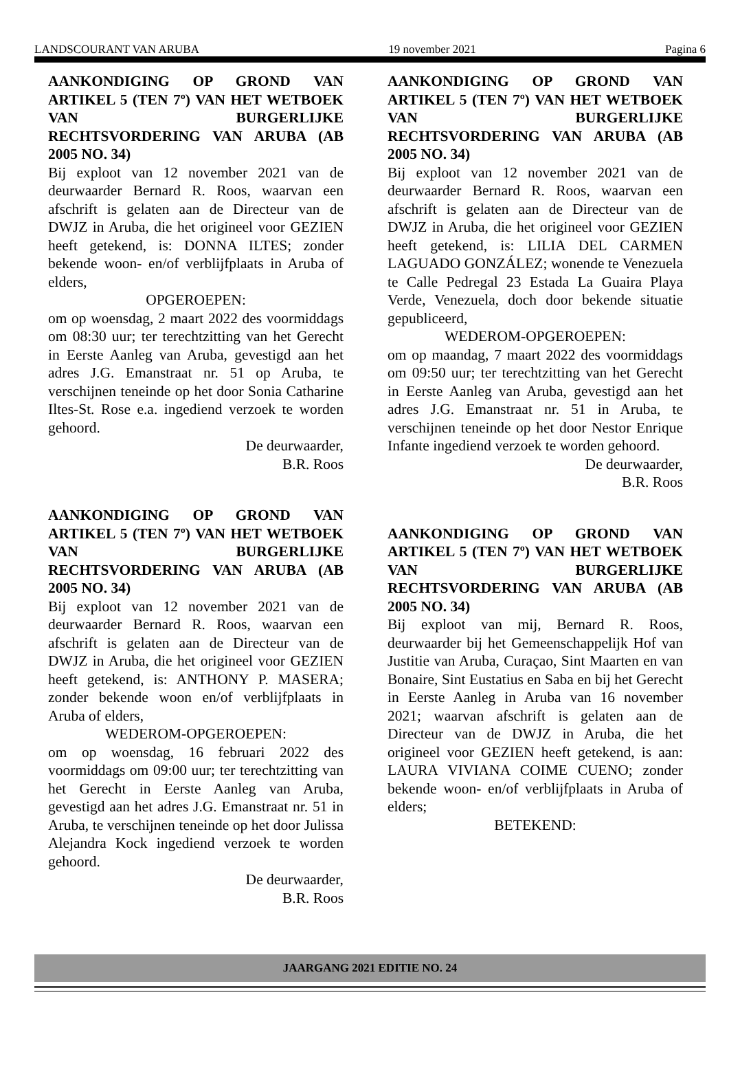LANDSCOURANT VAN ARUBA 19 november 2021 Pagina 6
AANKONDIGING OP GROND VAN ARTIKEL 5 (TEN 7º) VAN HET WETBOEK VAN BURGERLIJKE RECHTSVORDERING VAN ARUBA (AB 2005 NO. 34)
Bij exploot van 12 november 2021 van de deurwaarder Bernard R. Roos, waarvan een afschrift is gelaten aan de Directeur van de DWJZ in Aruba, die het origineel voor GEZIEN heeft getekend, is: DONNA ILTES; zonder bekende woon- en/of verblijfplaats in Aruba of elders,
OPGEROEPEN:
om op woensdag, 2 maart 2022 des voormiddags om 08:30 uur; ter terechtzitting van het Gerecht in Eerste Aanleg van Aruba, gevestigd aan het adres J.G. Emanstraat nr. 51 op Aruba, te verschijnen teneinde op het door Sonia Catharine Iltes-St. Rose e.a. ingediend verzoek te worden gehoord.
De deurwaarder,
B.R. Roos
AANKONDIGING OP GROND VAN ARTIKEL 5 (TEN 7º) VAN HET WETBOEK VAN BURGERLIJKE RECHTSVORDERING VAN ARUBA (AB 2005 NO. 34)
Bij exploot van 12 november 2021 van de deurwaarder Bernard R. Roos, waarvan een afschrift is gelaten aan de Directeur van de DWJZ in Aruba, die het origineel voor GEZIEN heeft getekend, is: ANTHONY P. MASERA; zonder bekende woon en/of verblijfplaats in Aruba of elders,
WEDEROM-OPGEROEPEN:
om op woensdag, 16 februari 2022 des voormiddags om 09:00 uur; ter terechtzitting van het Gerecht in Eerste Aanleg van Aruba, gevestigd aan het adres J.G. Emanstraat nr. 51 in Aruba, te verschijnen teneinde op het door Julissa Alejandra Kock ingediend verzoek te worden gehoord.
De deurwaarder,
B.R. Roos
AANKONDIGING OP GROND VAN ARTIKEL 5 (TEN 7º) VAN HET WETBOEK VAN BURGERLIJKE RECHTSVORDERING VAN ARUBA (AB 2005 NO. 34)
Bij exploot van 12 november 2021 van de deurwaarder Bernard R. Roos, waarvan een afschrift is gelaten aan de Directeur van de DWJZ in Aruba, die het origineel voor GEZIEN heeft getekend, is: LILIA DEL CARMEN LAGUADO GONZÁLEZ; wonende te Venezuela te Calle Pedregal 23 Estada La Guaira Playa Verde, Venezuela, doch door bekende situatie gepubliceerd,
WEDEROM-OPGEROEPEN:
om op maandag, 7 maart 2022 des voormiddags om 09:50 uur; ter terechtzitting van het Gerecht in Eerste Aanleg van Aruba, gevestigd aan het adres J.G. Emanstraat nr. 51 in Aruba, te verschijnen teneinde op het door Nestor Enrique Infante ingediend verzoek te worden gehoord.
De deurwaarder,
B.R. Roos
AANKONDIGING OP GROND VAN ARTIKEL 5 (TEN 7º) VAN HET WETBOEK VAN BURGERLIJKE RECHTSVORDERING VAN ARUBA (AB 2005 NO. 34)
Bij exploot van mij, Bernard R. Roos, deurwaarder bij het Gemeenschappelijk Hof van Justitie van Aruba, Curaçao, Sint Maarten en van Bonaire, Sint Eustatius en Saba en bij het Gerecht in Eerste Aanleg in Aruba van 16 november 2021; waarvan afschrift is gelaten aan de Directeur van de DWJZ in Aruba, die het origineel voor GEZIEN heeft getekend, is aan: LAURA VIVIANA COIME CUENO; zonder bekende woon- en/of verblijfplaats in Aruba of elders;
BETEKEND:
JAARGANG 2021 EDITIE NO. 24